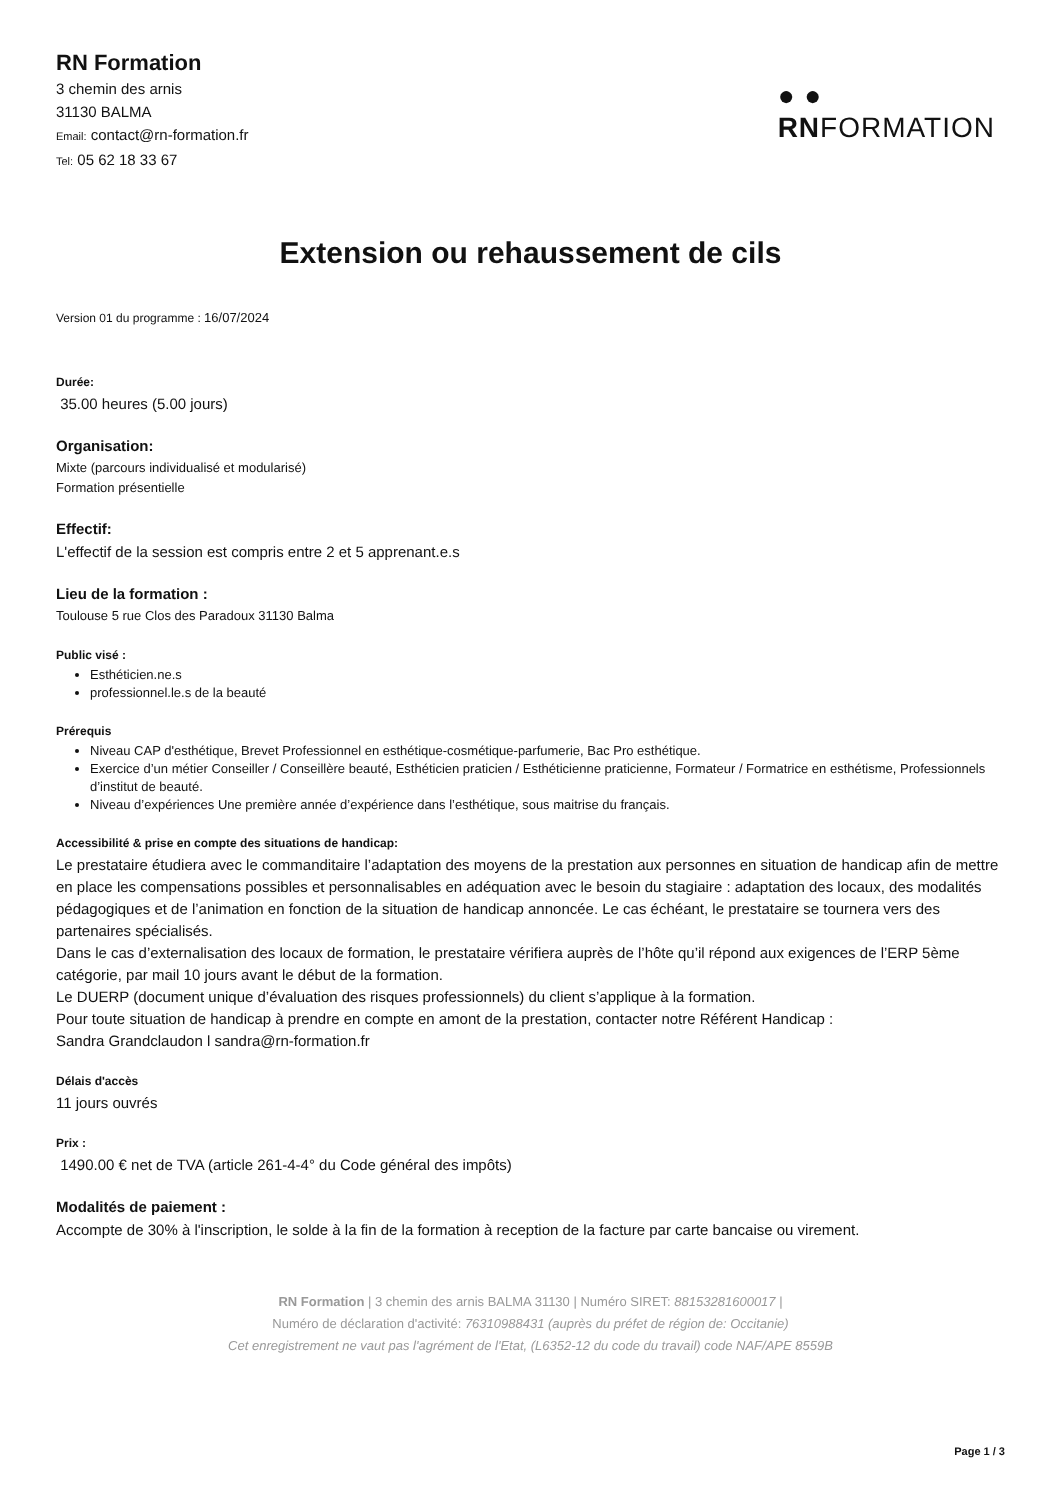RN Formation
3 chemin des arnis
31130 BALMA
Email: contact@rn-formation.fr
Tel: 05 62 18 33 67
● ●
RNFORMATION
Extension ou rehaussement de cils
Version 01 du programme : 16/07/2024
Durée:
35.00 heures (5.00 jours)
Organisation:
Mixte (parcours individualisé et modularisé)
Formation présentielle
Effectif:
L'effectif de la session est compris entre 2 et 5 apprenant.e.s
Lieu de la formation :
Toulouse 5 rue Clos des Paradoux 31130 Balma
Public visé :
Esthéticien.ne.s
professionnel.le.s de la beauté
Prérequis
Niveau CAP d'esthétique, Brevet Professionnel en esthétique-cosmétique-parfumerie, Bac Pro esthétique.
Exercice d’un métier Conseiller / Conseillère beauté, Esthéticien praticien / Esthéticienne praticienne, Formateur / Formatrice en esthétisme, Professionnels d’institut de beauté.
Niveau d’expériences Une première année d’expérience dans l’esthétique, sous maitrise du français.
Accessibilité & prise en compte des situations de handicap:
Le prestataire étudiera avec le commanditaire l’adaptation des moyens de la prestation aux personnes en situation de handicap afin de mettre en place les compensations possibles et personnalisables en adéquation avec le besoin du stagiaire : adaptation des locaux, des modalités pédagogiques et de l’animation en fonction de la situation de handicap annoncée. Le cas échéant, le prestataire se tournera vers des partenaires spécialisés.
Dans le cas d’externalisation des locaux de formation, le prestataire vérifiera auprès de l’hôte qu’il répond aux exigences de l’ERP 5ème catégorie, par mail 10 jours avant le début de la formation.
Le DUERP (document unique d’évaluation des risques professionnels) du client s’applique à la formation.
Pour toute situation de handicap à prendre en compte en amont de la prestation, contacter notre Référent Handicap :
Sandra Grandclaudon l sandra@rn-formation.fr
Délais d'accès
11 jours ouvrés
Prix :
1490.00 € net de TVA (article 261-4-4° du Code général des impôts)
Modalités de paiement :
Accompte de 30% à l'inscription, le solde à la fin de la formation à reception de la facture par carte bancaise ou virement.
RN Formation | 3 chemin des arnis BALMA 31130 | Numéro SIRET: 88153281600017 |
Numéro de déclaration d'activité: 76310988431 (auprès du préfet de région de: Occitanie)
Cet enregistrement ne vaut pas l'agrément de l'Etat, (L6352-12 du code du travail) code NAF/APE 8559B
Page 1 / 3